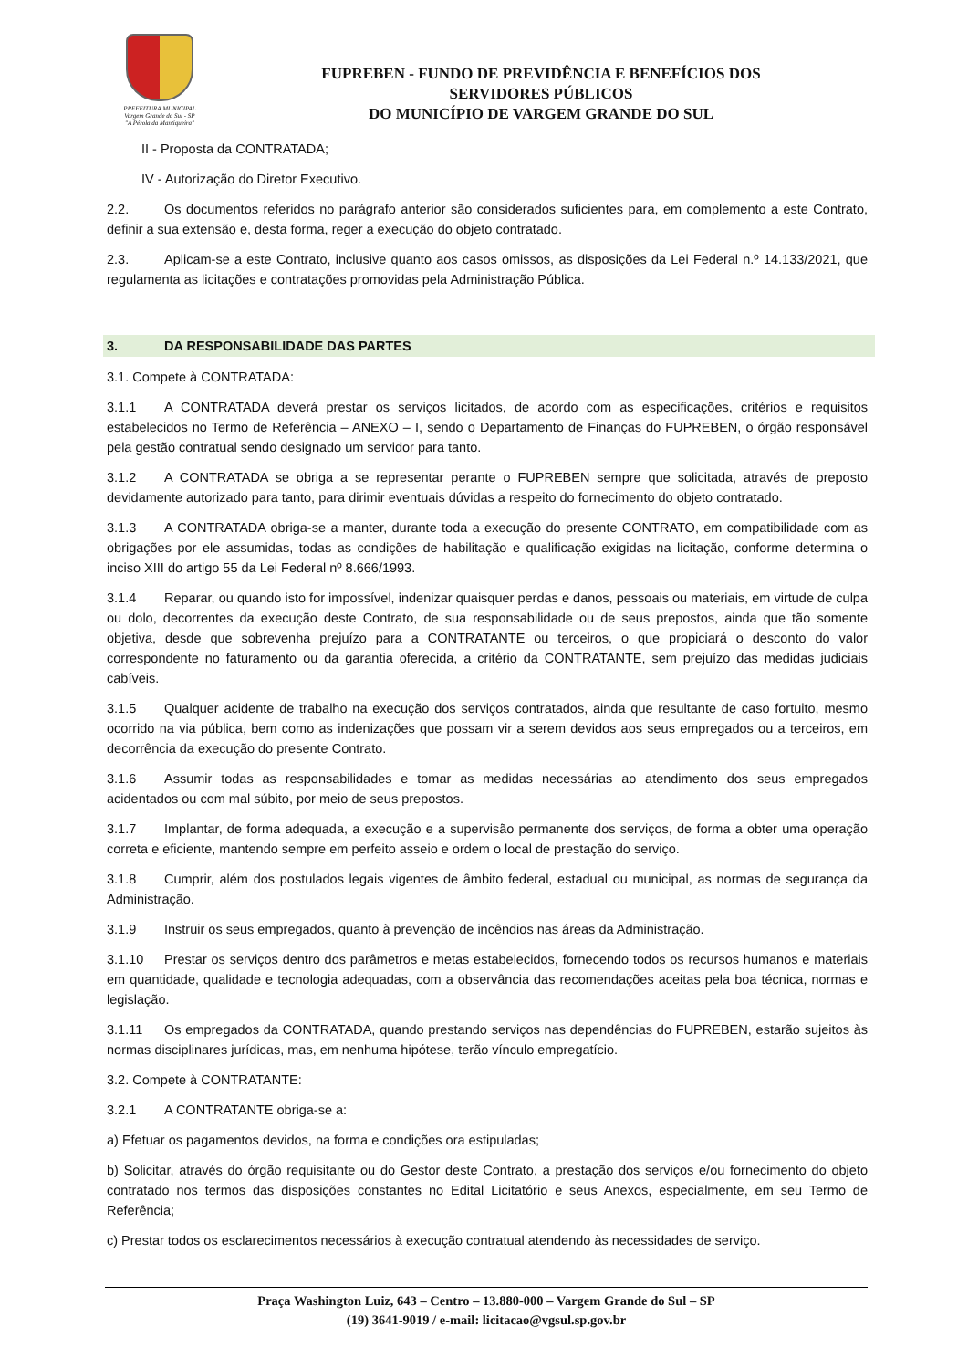PREFEITURA MUNICIPAL
Vargem Grande do Sul - SP
"A Pérola da Mantiqueira"
FUPREBEN - FUNDO DE PREVIDÊNCIA E BENEFÍCIOS DOS
SERVIDORES PÚBLICOS
DO MUNICÍPIO DE VARGEM GRANDE DO SUL
II - Proposta da CONTRATADA;
IV - Autorização do Diretor Executivo.
2.2. Os documentos referidos no parágrafo anterior são considerados suficientes para, em complemento a este Contrato, definir a sua extensão e, desta forma, reger a execução do objeto contratado.
2.3. Aplicam-se a este Contrato, inclusive quanto aos casos omissos, as disposições da Lei Federal n.º 14.133/2021, que regulamenta as licitações e contratações promovidas pela Administração Pública.
3. DA RESPONSABILIDADE DAS PARTES
3.1. Compete à CONTRATADA:
3.1.1 A CONTRATADA deverá prestar os serviços licitados, de acordo com as especificações, critérios e requisitos estabelecidos no Termo de Referência – ANEXO – I, sendo o Departamento de Finanças do FUPREBEN, o órgão responsável pela gestão contratual sendo designado um servidor para tanto.
3.1.2 A CONTRATADA se obriga a se representar perante o FUPREBEN sempre que solicitada, através de preposto devidamente autorizado para tanto, para dirimir eventuais dúvidas a respeito do fornecimento do objeto contratado.
3.1.3 A CONTRATADA obriga-se a manter, durante toda a execução do presente CONTRATO, em compatibilidade com as obrigações por ele assumidas, todas as condições de habilitação e qualificação exigidas na licitação, conforme determina o inciso XIII do artigo 55 da Lei Federal nº 8.666/1993.
3.1.4 Reparar, ou quando isto for impossível, indenizar quaisquer perdas e danos, pessoais ou materiais, em virtude de culpa ou dolo, decorrentes da execução deste Contrato, de sua responsabilidade ou de seus prepostos, ainda que tão somente objetiva, desde que sobrevenha prejuízo para a CONTRATANTE ou terceiros, o que propiciará o desconto do valor correspondente no faturamento ou da garantia oferecida, a critério da CONTRATANTE, sem prejuízo das medidas judiciais cabíveis.
3.1.5 Qualquer acidente de trabalho na execução dos serviços contratados, ainda que resultante de caso fortuito, mesmo ocorrido na via pública, bem como as indenizações que possam vir a serem devidos aos seus empregados ou a terceiros, em decorrência da execução do presente Contrato.
3.1.6 Assumir todas as responsabilidades e tomar as medidas necessárias ao atendimento dos seus empregados acidentados ou com mal súbito, por meio de seus prepostos.
3.1.7 Implantar, de forma adequada, a execução e a supervisão permanente dos serviços, de forma a obter uma operação correta e eficiente, mantendo sempre em perfeito asseio e ordem o local de prestação do serviço.
3.1.8 Cumprir, além dos postulados legais vigentes de âmbito federal, estadual ou municipal, as normas de segurança da Administração.
3.1.9 Instruir os seus empregados, quanto à prevenção de incêndios nas áreas da Administração.
3.1.10 Prestar os serviços dentro dos parâmetros e metas estabelecidos, fornecendo todos os recursos humanos e materiais em quantidade, qualidade e tecnologia adequadas, com a observância das recomendações aceitas pela boa técnica, normas e legislação.
3.1.11 Os empregados da CONTRATADA, quando prestando serviços nas dependências do FUPREBEN, estarão sujeitos às normas disciplinares jurídicas, mas, em nenhuma hipótese, terão vínculo empregatício.
3.2. Compete à CONTRATANTE:
3.2.1 A CONTRATANTE obriga-se a:
a) Efetuar os pagamentos devidos, na forma e condições ora estipuladas;
b) Solicitar, através do órgão requisitante ou do Gestor deste Contrato, a prestação dos serviços e/ou fornecimento do objeto contratado nos termos das disposições constantes no Edital Licitatório e seus Anexos, especialmente, em seu Termo de Referência;
c) Prestar todos os esclarecimentos necessários à execução contratual atendendo às necessidades de serviço.
Praça Washington Luiz, 643 – Centro – 13.880-000 – Vargem Grande do Sul – SP
(19) 3641-9019 / e-mail: licitacao@vgsul.sp.gov.br